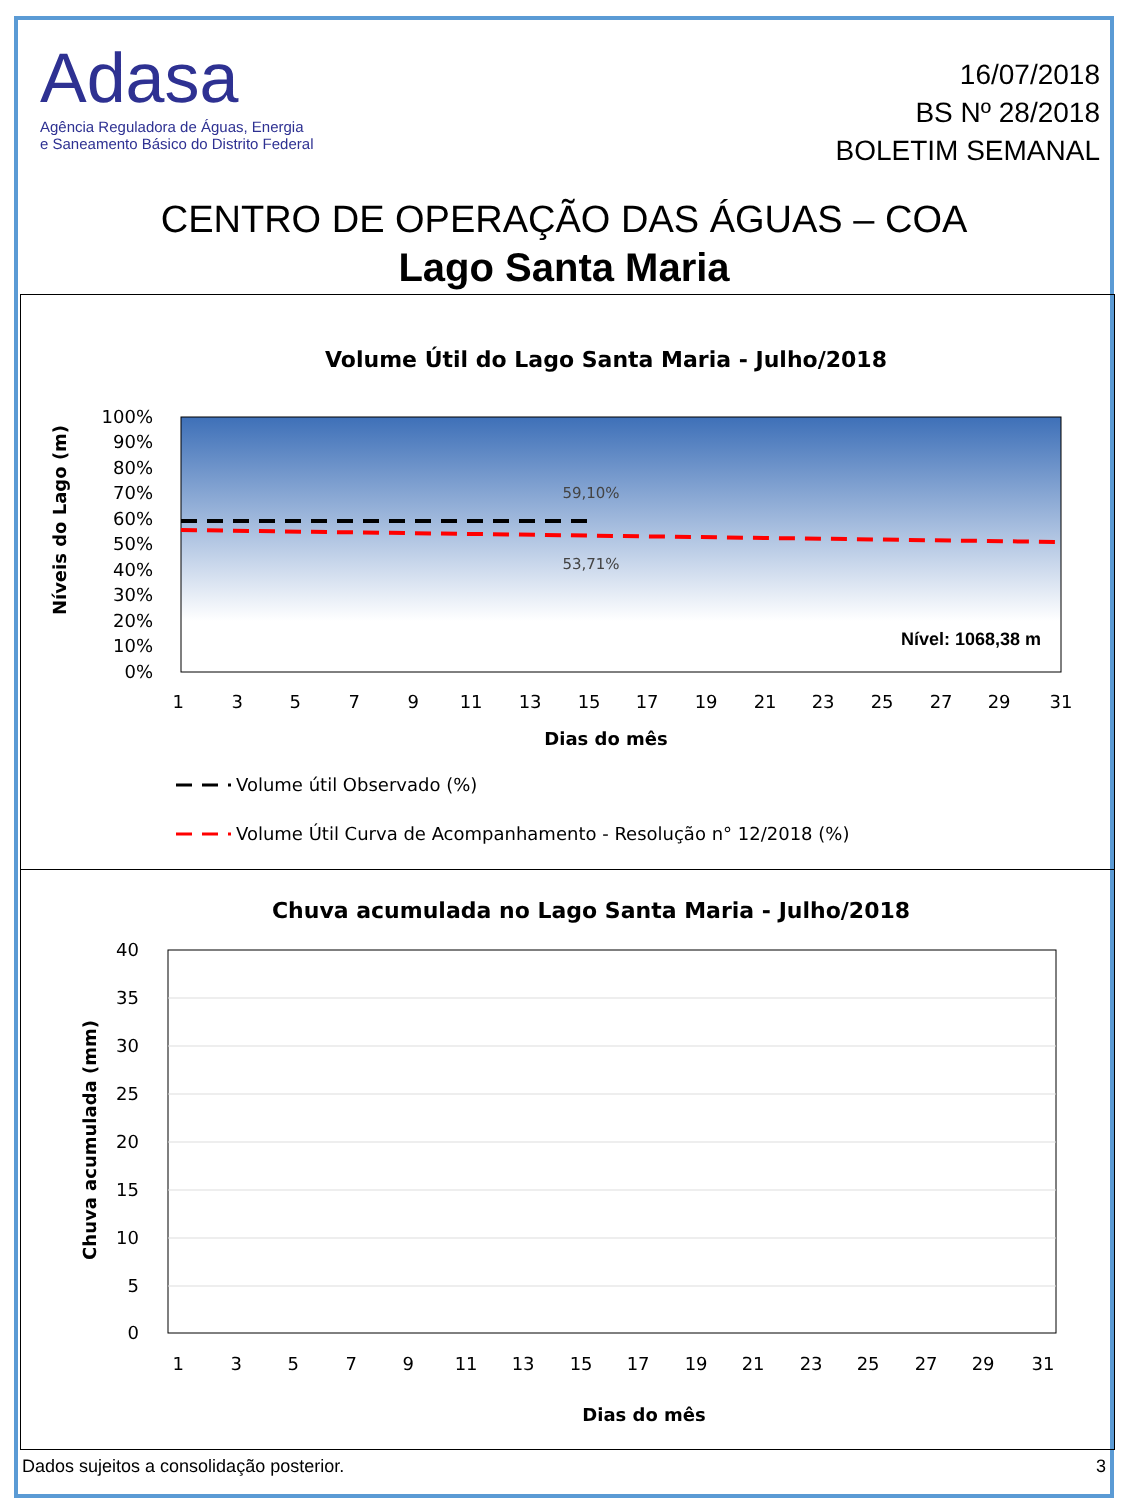Adasa
Agência Reguladora de Águas, Energia
e Saneamento Básico do Distrito Federal
16/07/2018
BS Nº 28/2018
BOLETIM SEMANAL
CENTRO DE OPERAÇÃO DAS ÁGUAS – COA
Lago Santa Maria
Volume Útil do Lago Santa Maria - Julho/2018
100%
90%
80%
70%
60%
50%
40%
30%
20%
10%
0%
Níveis do Lago (m)
59,10%
53,71%
Nível: 1068,38 m
1 3 5 7 9 11 13 15 17 19 21 23 25 27 29 31
Dias do mês
Volume útil Observado (%)
Volume Útil Curva de Acompanhamento - Resolução n° 12/2018 (%)
Chuva acumulada no Lago Santa Maria - Julho/2018
40
35
30
25
20
15
10
5
0
Chuva acumulada (mm)
1 3 5 7 9 11 13 15 17 19 21 23 25 27 29 31
Dias do mês
Dados sujeitos a consolidação posterior. 3